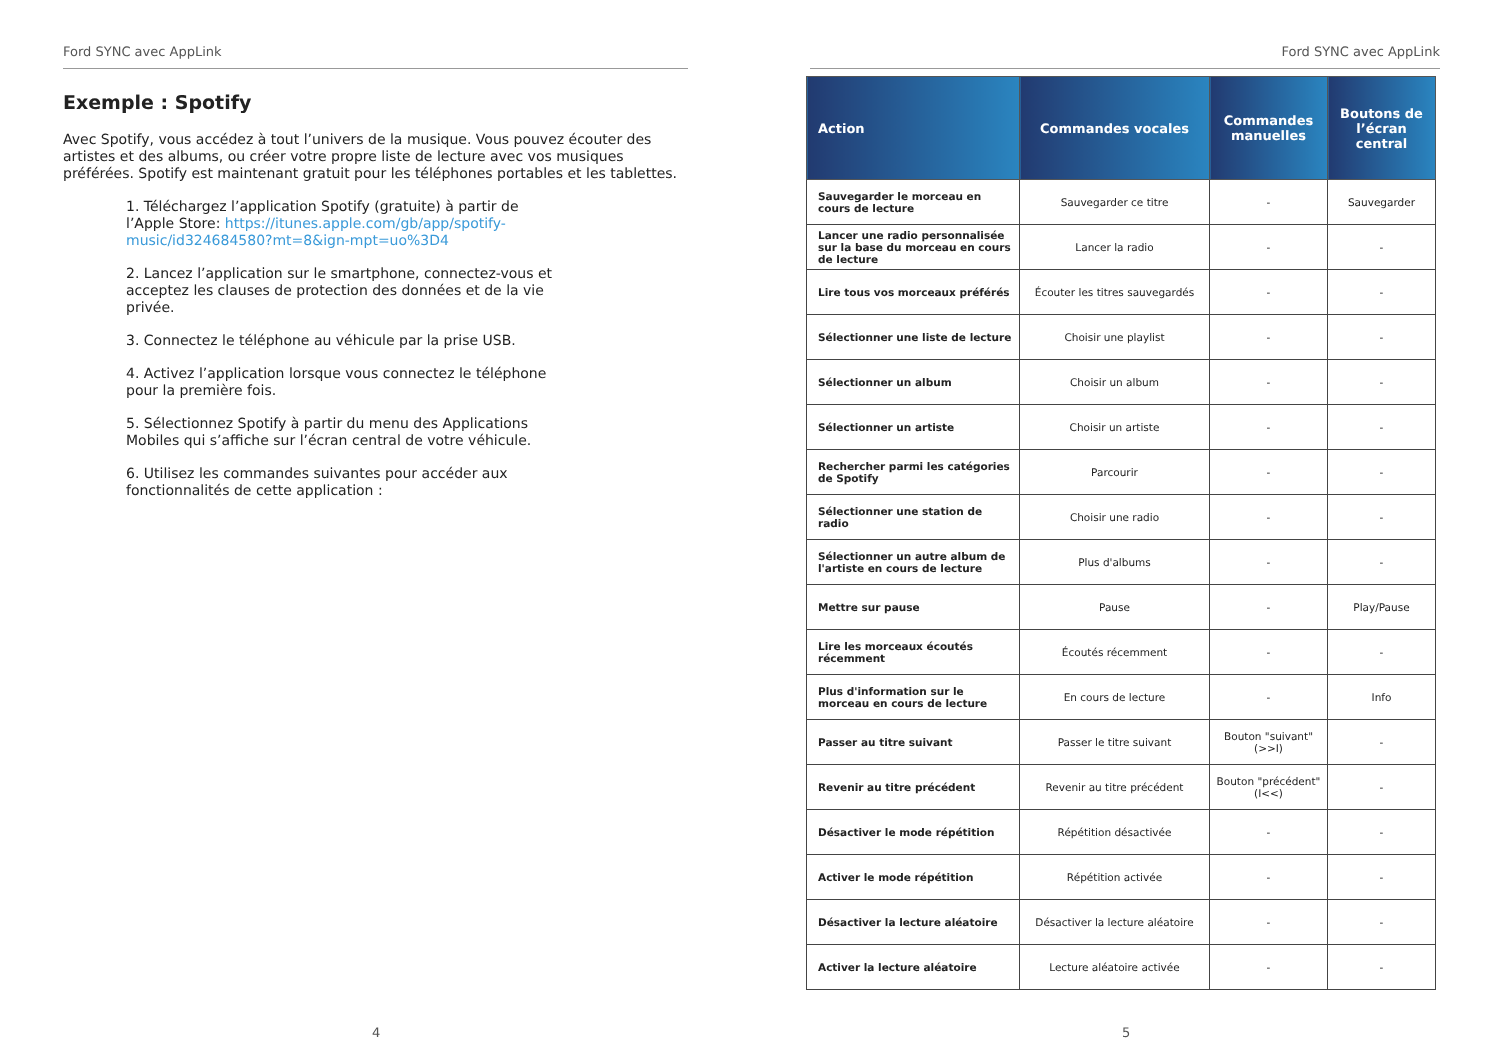Ford SYNC avec AppLink
Exemple : Spotify
Avec Spotify, vous accédez à tout l’univers de la musique. Vous pouvez écouter des artistes et des albums, ou créer votre propre liste de lecture avec vos musiques préférées. Spotify est maintenant gratuit pour les téléphones portables et les tablettes.
1. Téléchargez l’application Spotify (gratuite) à partir de l’Apple Store: https://itunes.apple.com/gb/app/spotify-music/id324684580?mt=8&ign-mpt=uo%3D4
2. Lancez l’application sur le smartphone, connectez-vous et acceptez les clauses de protection des données et de la vie privée.
3. Connectez le téléphone au véhicule par la prise USB.
4. Activez l’application lorsque vous connectez le téléphone pour la première fois.
5. Sélectionnez Spotify à partir du menu des Applications Mobiles qui s’affiche sur l’écran central de votre véhicule.
6. Utilisez les commandes suivantes pour accéder aux fonctionnalités de cette application :
4
Ford SYNC avec AppLink
| Action | Commandes vocales | Commandes manuelles | Boutons de l’écran central |
| --- | --- | --- | --- |
| Sauvegarder le morceau en cours de lecture | Sauvegarder ce titre | - | Sauvegarder |
| Lancer une radio personnalisée sur la base du morceau en cours de lecture | Lancer la radio | - | - |
| Lire tous vos morceaux préférés | Écouter les titres sauvegardés | - | - |
| Sélectionner une liste de lecture | Choisir une playlist | - | - |
| Sélectionner un album | Choisir un album | - | - |
| Sélectionner un artiste | Choisir un artiste | - | - |
| Rechercher parmi les catégories de Spotify | Parcourir | - | - |
| Sélectionner une station de radio | Choisir une radio | - | - |
| Sélectionner un autre album de l'artiste en cours de lecture | Plus d'albums | - | - |
| Mettre sur pause | Pause | - | Play/Pause |
| Lire les morceaux écoutés récemment | Écoutés récemment | - | - |
| Plus d'information sur le morceau en cours de lecture | En cours de lecture | - | Info |
| Passer au titre suivant | Passer le titre suivant | Bouton "suivant" (>>I) | - |
| Revenir au titre précédent | Revenir au titre précédent | Bouton "précédent" (I<<) | - |
| Désactiver le mode répétition | Répétition désactivée | - | - |
| Activer le mode répétition | Répétition activée | - | - |
| Désactiver la lecture aléatoire | Désactiver la lecture aléatoire | - | - |
| Activer la lecture aléatoire | Lecture aléatoire activée | - | - |
5